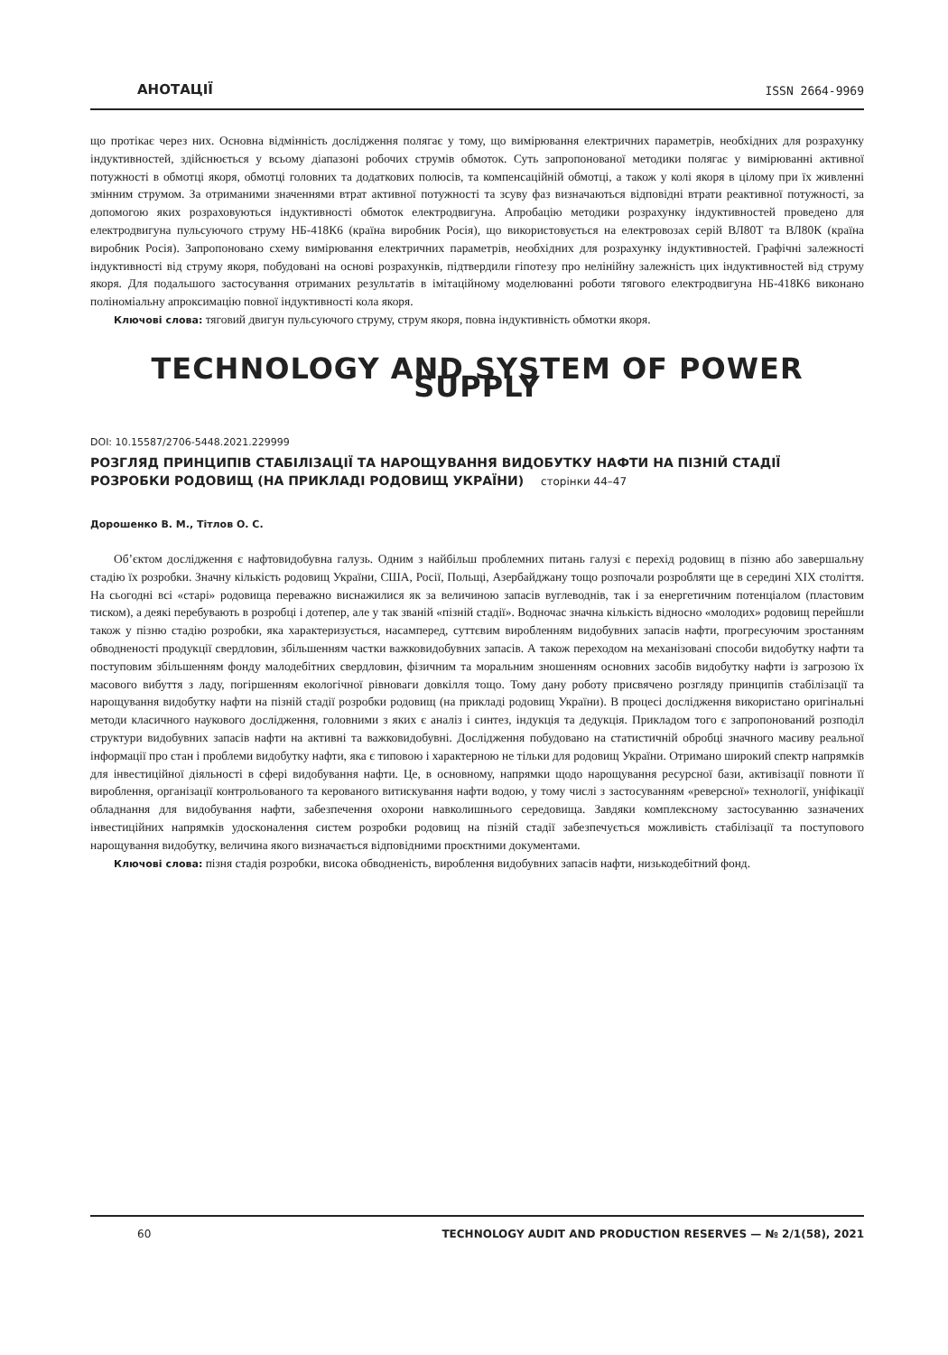АНОТАЦІЇ
ISSN 2664-9969
що протікає через них. Основна відмінність дослідження полягає у тому, що вимірювання електричних параметрів, необхідних для розрахунку індуктивностей, здійснюється у всьому діапазоні робочих струмів обмоток. Суть запропонованої методики полягає у вимірюванні активної потужності в обмотці якоря, обмотці головних та додаткових полюсів, та компенсаційній обмотці, а також у колі якоря в цілому при їх живленні змінним струмом. За отриманими значеннями втрат активної потужності та зсуву фаз визначаються відповідні втрати реактивної потужності, за допомогою яких розраховуються індуктивності обмоток електродвигуна. Апробацію методики розрахунку індуктивностей проведено для електродвигуна пульсуючого струму НБ-418К6 (країна виробник Росія), що використовується на електровозах серій ВЛ80Т та ВЛ80К (країна виробник Росія). Запропоновано схему вимірювання електричних параметрів, необхідних для розрахунку індуктивностей. Графічні залежності індуктивності від струму якоря, побудовані на основі розрахунків, підтвердили гіпотезу про нелінійну залежність цих індуктивностей від струму якоря. Для подальшого застосування отриманих результатів в імітаційному моделюванні роботи тягового електродвигуна НБ-418К6 виконано поліноміальну апроксимацію повної індуктивності кола якоря.
Ключові слова: тяговий двигун пульсуючого струму, струм якоря, повна індуктивність обмотки якоря.
TECHNOLOGY AND SYSTEM OF POWER SUPPLY
DOI: 10.15587/2706-5448.2021.229999
РОЗГЛЯД ПРИНЦИПІВ СТАБІЛІЗАЦІЇ ТА НАРОЩУВАННЯ ВИДОБУТКУ НАФТИ НА ПІЗНІЙ СТАДІЇ РОЗРОБКИ РОДОВИЩ (НА ПРИКЛАДІ РОДОВИЩ УКРАЇНИ) сторінки 44–47
Дорошенко В. М., Тітлов О. С.
Об’єктом дослідження є нафтовидобувна галузь. Одним з найбільш проблемних питань галузі є перехід родовищ в пізню або завершальну стадію їх розробки. Значну кількість родовищ України, США, Росії, Польщі, Азербайджану тощо розпочали розробляти ще в середині XIX століття. На сьогодні всі «старі» родовища переважно виснажилися як за величиною запасів вуглеводнів, так і за енергетичним потенціалом (пластовим тиском), а деякі перебувають в розробці і дотепер, але у так званій «пізній стадії». Водночас значна кількість відносно «молодих» родовищ перейшли також у пізню стадію розробки, яка характеризується, насамперед, суттєвим виробленням видобувних запасів нафти, прогресуючим зростанням обводненості продукції свердловин, збільшенням частки важковидобувних запасів. А також переходом на механізовані способи видобутку нафти та поступовим збільшенням фонду малодебітних свердловин, фізичним та моральним зношенням основних засобів видобутку нафти із загрозою їх масового вибуття з ладу, погіршенням екологічної рівноваги довкілля тощо. Тому дану роботу присвячено розгляду принципів стабілізації та нарощування видобутку нафти на пізній стадії розробки родовищ (на прикладі родовищ України). В процесі дослідження використано оригінальні методи класичного наукового дослідження, головними з яких є аналіз і синтез, індукція та дедукція. Прикладом того є запропонований розподіл структури видобувних запасів нафти на активні та важковидобувні. Дослідження побудовано на статистичній обробці значного масиву реальної інформації про стан і проблеми видобутку нафти, яка є типовою і характерною не тільки для родовищ України. Отримано широкий спектр напрямків для інвестиційної діяльності в сфері видобування нафти. Це, в основному, напрямки щодо нарощування ресурсної бази, активізації повноти її вироблення, організації контрольованого та керованого витискування нафти водою, у тому числі з застосуванням «реверсної» технології, уніфікації обладнання для видобування нафти, забезпечення охорони навколишнього середовища. Завдяки комплексному застосуванню зазначених інвестиційних напрямків удосконалення систем розробки родовищ на пізній стадії забезпечується можливість стабілізації та поступового нарощування видобутку, величина якого визначається відповідними проєктними документами.
Ключові слова: пізня стадія розробки, висока обводненість, вироблення видобувних запасів нафти, низькодебітний фонд.
60 TECHNOLOGY AUDIT AND PRODUCTION RESERVES — № 2/1(58), 2021